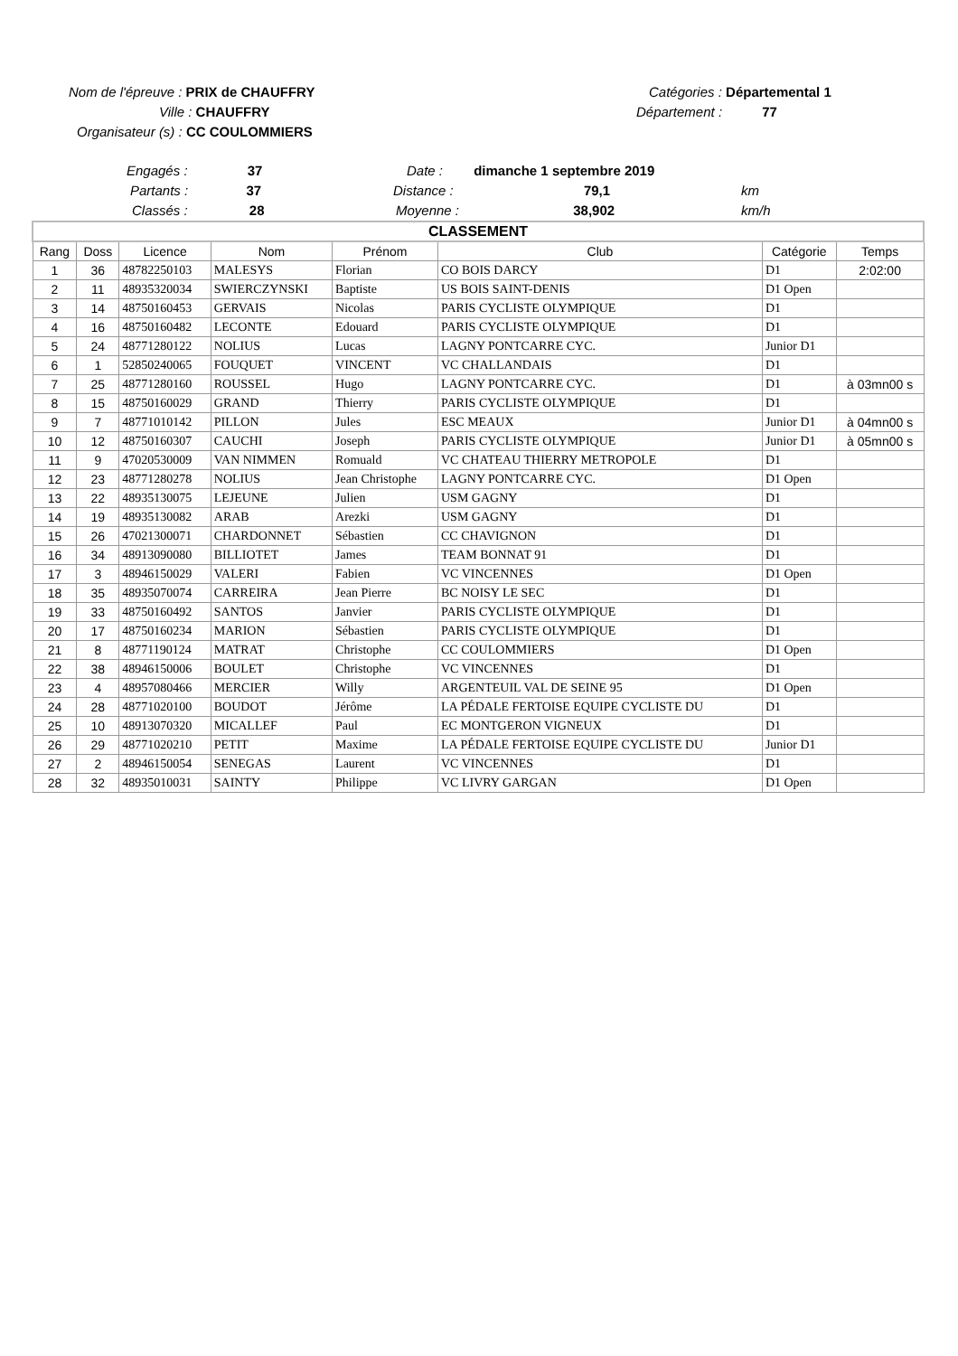Nom de l'épreuve : PRIX de CHAUFFRY Catégories : Départemental 1
Ville : CHAUFFRY Département : 77
Organisateur (s) : CC COULOMMIERS
Engagés : 37 Date : dimanche 1 septembre 2019
Partants : 37 Distance : 79,1 km
Classés : 28 Moyenne : 38,902 km/h
| CLASSEMENT | | | | | | | |
| Rang | Doss | Licence | Nom | Prénom | Club | Catégorie | Temps |
| 1 | 36 | 48782250103 | MALESYS | Florian | CO BOIS DARCY | D1 | 2:02:00 |
| 2 | 11 | 48935320034 | SWIERCZYNSKI | Baptiste | US BOIS SAINT-DENIS | D1 Open | |
| 3 | 14 | 48750160453 | GERVAIS | Nicolas | PARIS CYCLISTE OLYMPIQUE | D1 | |
| 4 | 16 | 48750160482 | LECONTE | Edouard | PARIS CYCLISTE OLYMPIQUE | D1 | |
| 5 | 24 | 48771280122 | NOLIUS | Lucas | LAGNY PONTCARRE CYC. | Junior D1 | |
| 6 | 1 | 52850240065 | FOUQUET | VINCENT | VC CHALLANDAIS | D1 | |
| 7 | 25 | 48771280160 | ROUSSEL | Hugo | LAGNY PONTCARRE CYC. | D1 | à 03mn00 s |
| 8 | 15 | 48750160029 | GRAND | Thierry | PARIS CYCLISTE OLYMPIQUE | D1 | |
| 9 | 7 | 48771010142 | PILLON | Jules | ESC MEAUX | Junior D1 | à 04mn00 s |
| 10 | 12 | 48750160307 | CAUCHI | Joseph | PARIS CYCLISTE OLYMPIQUE | Junior D1 | à 05mn00 s |
| 11 | 9 | 47020530009 | VAN NIMMEN | Romuald | VC CHATEAU THIERRY METROPOLE | D1 | |
| 12 | 23 | 48771280278 | NOLIUS | Jean Christophe | LAGNY PONTCARRE CYC. | D1 Open | |
| 13 | 22 | 48935130075 | LEJEUNE | Julien | USM GAGNY | D1 | |
| 14 | 19 | 48935130082 | ARAB | Arezki | USM GAGNY | D1 | |
| 15 | 26 | 47021300071 | CHARDONNET | Sébastien | CC CHAVIGNON | D1 | |
| 16 | 34 | 48913090080 | BILLIOTET | James | TEAM BONNAT 91 | D1 | |
| 17 | 3 | 48946150029 | VALERI | Fabien | VC VINCENNES | D1 Open | |
| 18 | 35 | 48935070074 | CARREIRA | Jean Pierre | BC NOISY LE SEC | D1 | |
| 19 | 33 | 48750160492 | SANTOS | Janvier | PARIS CYCLISTE OLYMPIQUE | D1 | |
| 20 | 17 | 48750160234 | MARION | Sébastien | PARIS CYCLISTE OLYMPIQUE | D1 | |
| 21 | 8 | 48771190124 | MATRAT | Christophe | CC COULOMMIERS | D1 Open | |
| 22 | 38 | 48946150006 | BOULET | Christophe | VC VINCENNES | D1 | |
| 23 | 4 | 48957080466 | MERCIER | Willy | ARGENTEUIL VAL DE SEINE 95 | D1 Open | |
| 24 | 28 | 48771020100 | BOUDOT | Jérôme | LA PÉDALE FERTOISE EQUIPE CYCLISTE DU | D1 | |
| 25 | 10 | 48913070320 | MICALLEF | Paul | EC MONTGERON VIGNEUX | D1 | |
| 26 | 29 | 48771020210 | PETIT | Maxime | LA PÉDALE FERTOISE EQUIPE CYCLISTE DU | Junior D1 | |
| 27 | 2 | 48946150054 | SENEGAS | Laurent | VC VINCENNES | D1 | |
| 28 | 32 | 48935010031 | SAINTY | Philippe | VC LIVRY GARGAN | D1 Open | |